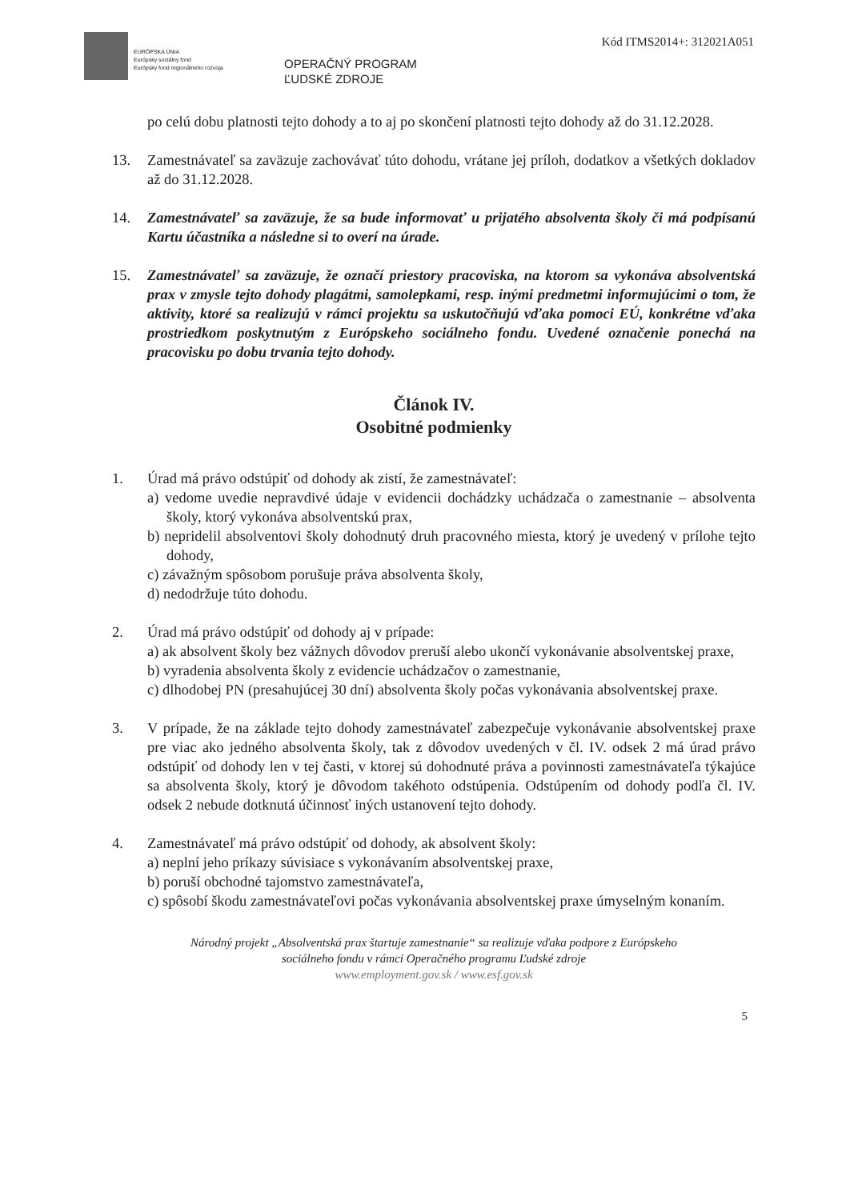EURÓPSKA ÚNIA
Európsky sociálny fond
Európsky fond regionálneho rozvoja
OPERAČNÝ PROGRAM
ĽUDSKÉ ZDROJE
Kód ITMS2014+: 312021A051
po celú dobu platnosti tejto dohody a to aj po skončení platnosti tejto dohody až do 31.12.2028.
13. Zamestnávateľ sa zaväzuje zachovávať túto dohodu, vrátane jej príloh, dodatkov a všetkých dokladov až do 31.12.2028.
14. Zamestnávateľ sa zaväzuje, že sa bude informovať u prijatého absolventa školy či má podpísanú Kartu účastníka a následne si to overí na úrade.
15. Zamestnávateľ sa zaväzuje, že označí priestory pracoviska, na ktorom sa vykonáva absolventská prax v zmysle tejto dohody plagátmi, samolepkami, resp. inými predmetmi informujúcimi o tom, že aktivity, ktoré sa realizujú v rámci projektu sa uskutočňujú vďaka pomoci EÚ, konkrétne vďaka prostriedkom poskytnutým z Európskeho sociálneho fondu. Uvedené označenie ponechá na pracovisku po dobu trvania tejto dohody.
Článok IV.
Osobitné podmienky
1. Úrad má právo odstúpiť od dohody ak zistí, že zamestnávateľ:
a) vedome uvedie nepravdivé údaje v evidencii dochádzky uchádzača o zamestnanie – absolventa školy, ktorý vykonáva absolventskú prax,
b) nepridelil absolventovi školy dohodnutý druh pracovného miesta, ktorý je uvedený v prílohe tejto dohody,
c) závažným spôsobom porušuje práva absolventa školy,
d) nedodržuje túto dohodu.
2. Úrad má právo odstúpiť od dohody aj v prípade:
a) ak absolvent školy bez vážnych dôvodov preruší alebo ukončí vykonávanie absolventskej praxe,
b) vyradenia absolventa školy z evidencie uchádzačov o zamestnanie,
c) dlhodobej PN (presahujúcej 30 dní) absolventa školy počas vykonávania absolventskej praxe.
3. V prípade, že na základe tejto dohody zamestnávateľ zabezpečuje vykonávanie absolventskej praxe pre viac ako jedného absolventa školy, tak z dôvodov uvedených v čl. IV. odsek 2 má úrad právo odstúpiť od dohody len v tej časti, v ktorej sú dohodnuté práva a povinnosti zamestnávateľa týkajúce sa absolventa školy, ktorý je dôvodom takéhoto odstúpenia. Odstúpením od dohody podľa čl. IV. odsek 2 nebude dotknutá účinnosť iných ustanovení tejto dohody.
4. Zamestnávateľ má právo odstúpiť od dohody, ak absolvent školy:
a) neplní jeho príkazy súvisiace s vykonávaním absolventskej praxe,
b) poruší obchodné tajomstvo zamestnávateľa,
c) spôsobí škodu zamestnávateľovi počas vykonávania absolventskej praxe úmyselným konaním.
Národný projekt „Absolventská prax štartuje zamestnanie“ sa realizuje vďaka podpore z Európskeho
sociálneho fondu v rámci Operačného programu Ľudské zdroje
www.employment.gov.sk / www.esf.gov.sk
5